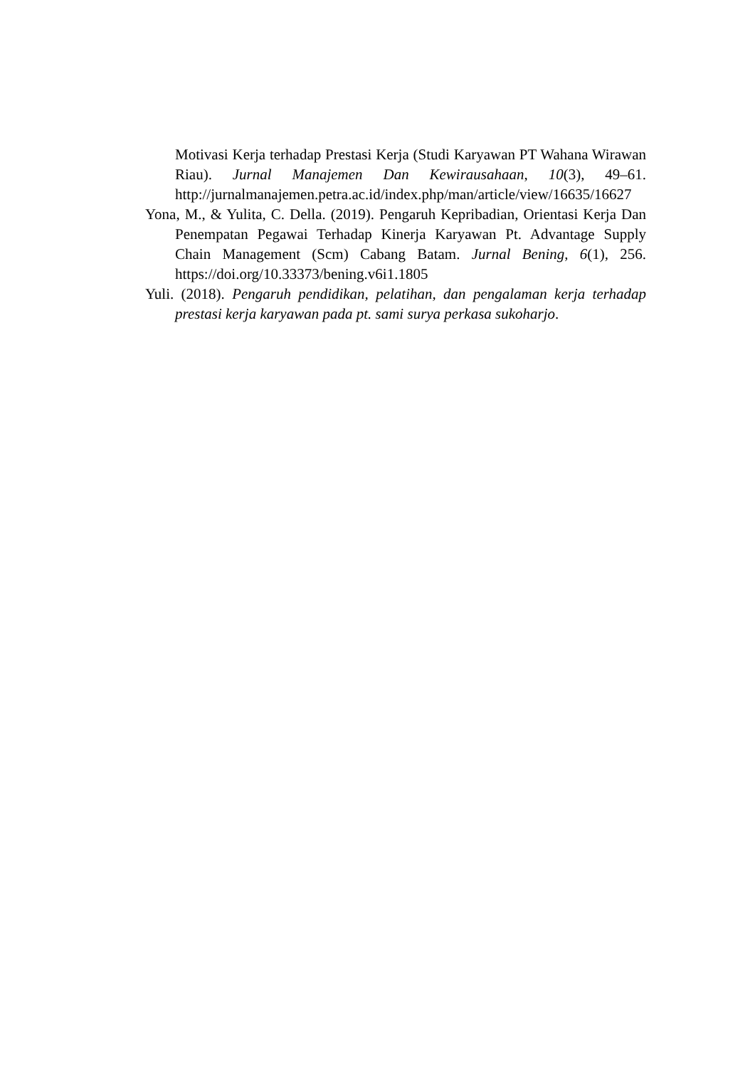Motivasi Kerja terhadap Prestasi Kerja (Studi Karyawan PT Wahana Wirawan Riau). Jurnal Manajemen Dan Kewirausahaan, 10(3), 49–61. http://jurnalmanajemen.petra.ac.id/index.php/man/article/view/16635/16627
Yona, M., & Yulita, C. Della. (2019). Pengaruh Kepribadian, Orientasi Kerja Dan Penempatan Pegawai Terhadap Kinerja Karyawan Pt. Advantage Supply Chain Management (Scm) Cabang Batam. Jurnal Bening, 6(1), 256. https://doi.org/10.33373/bening.v6i1.1805
Yuli. (2018). Pengaruh pendidikan, pelatihan, dan pengalaman kerja terhadap prestasi kerja karyawan pada pt. sami surya perkasa sukoharjo.